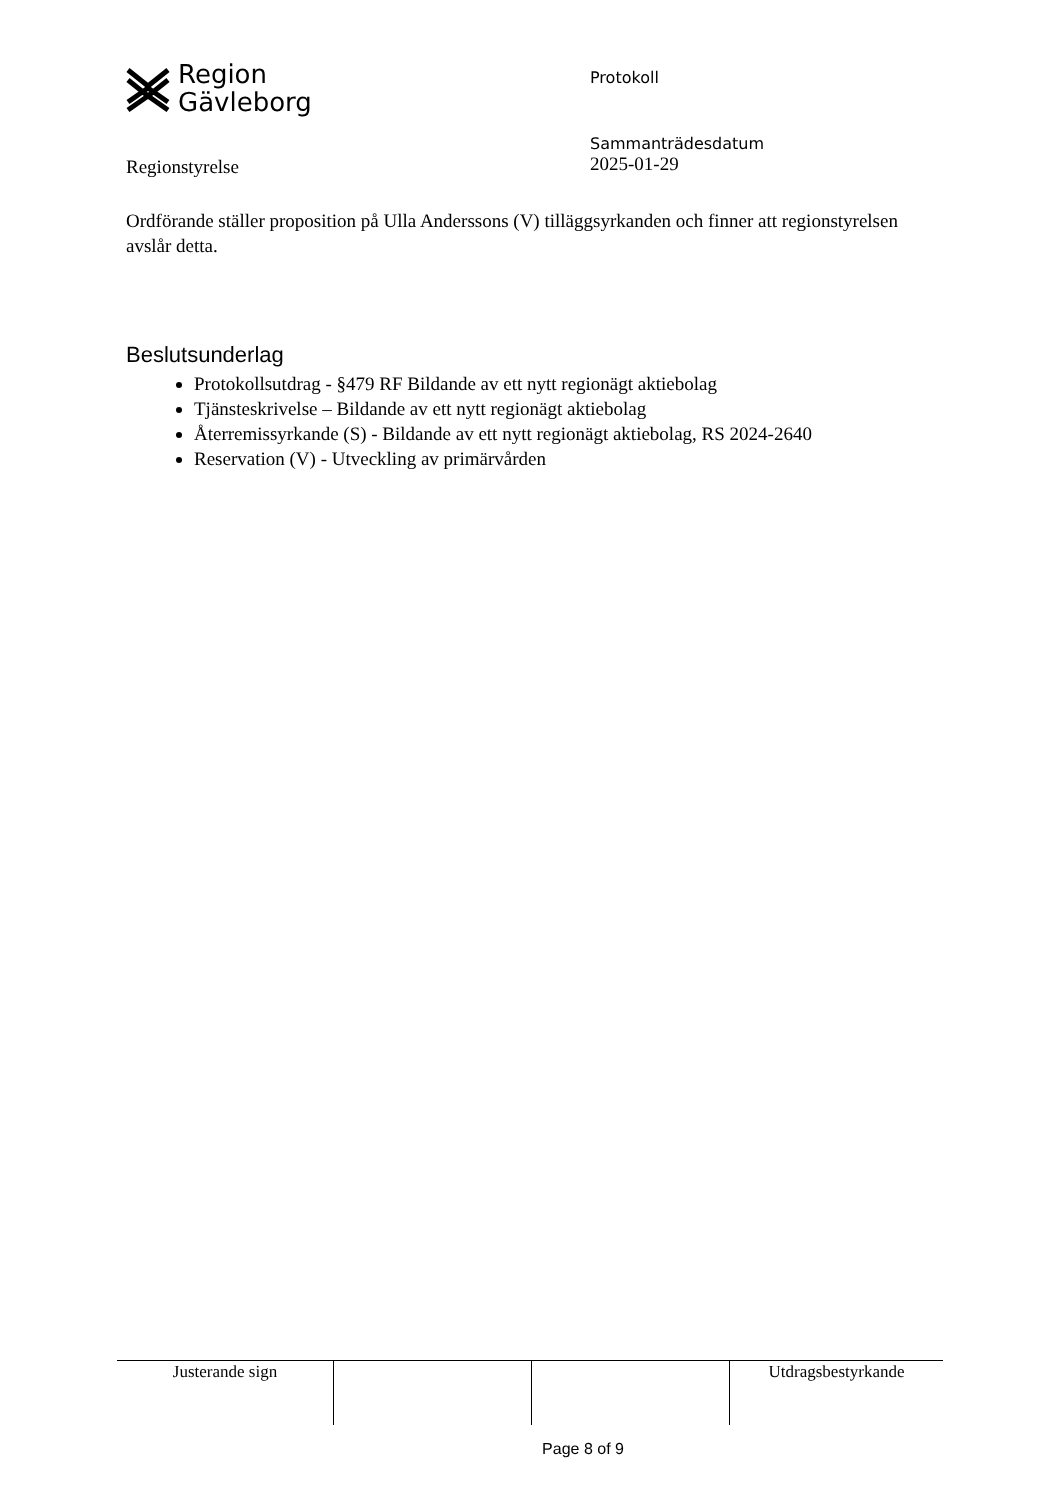Region
Gävleborg
Protokoll
Regionstyrelse
Sammanträdesdatum
2025-01-29
Ordförande ställer proposition på Ulla Anderssons (V) tilläggsyrkanden och finner att regionstyrelsen avslår detta.
Beslutsunderlag
Protokollsutdrag - §479 RF Bildande av ett nytt regionägt aktiebolag
Tjänsteskrivelse – Bildande av ett nytt regionägt aktiebolag
Återremissyrkande (S) - Bildande av ett nytt regionägt aktiebolag, RS 2024-2640
Reservation (V) - Utveckling av primärvården
| Justerande sign | | | Utdragsbestyrkande |
Page 8 of 9